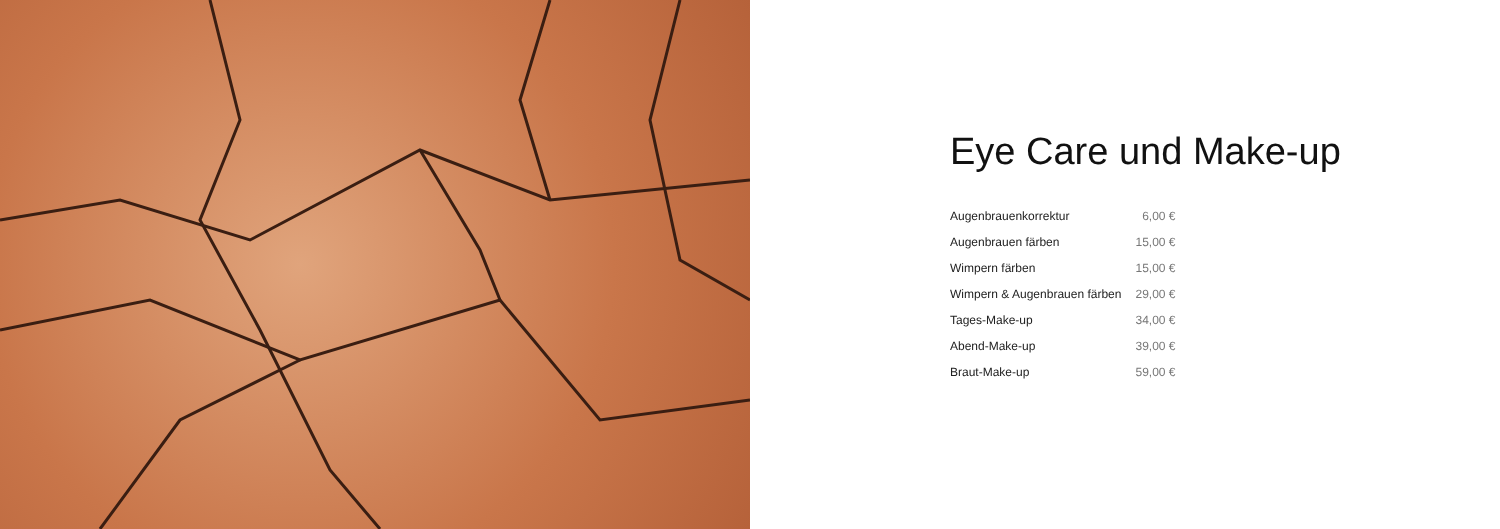Eye Care und Make-up
| Augenbrauenkorrektur | 6,00 € |
| Augenbrauen färben | 15,00 € |
| Wimpern färben | 15,00 € |
| Wimpern & Augenbrauen färben | 29,00 € |
| Tages-Make-up | 34,00 € |
| Abend-Make-up | 39,00 € |
| Braut-Make-up | 59,00 € |